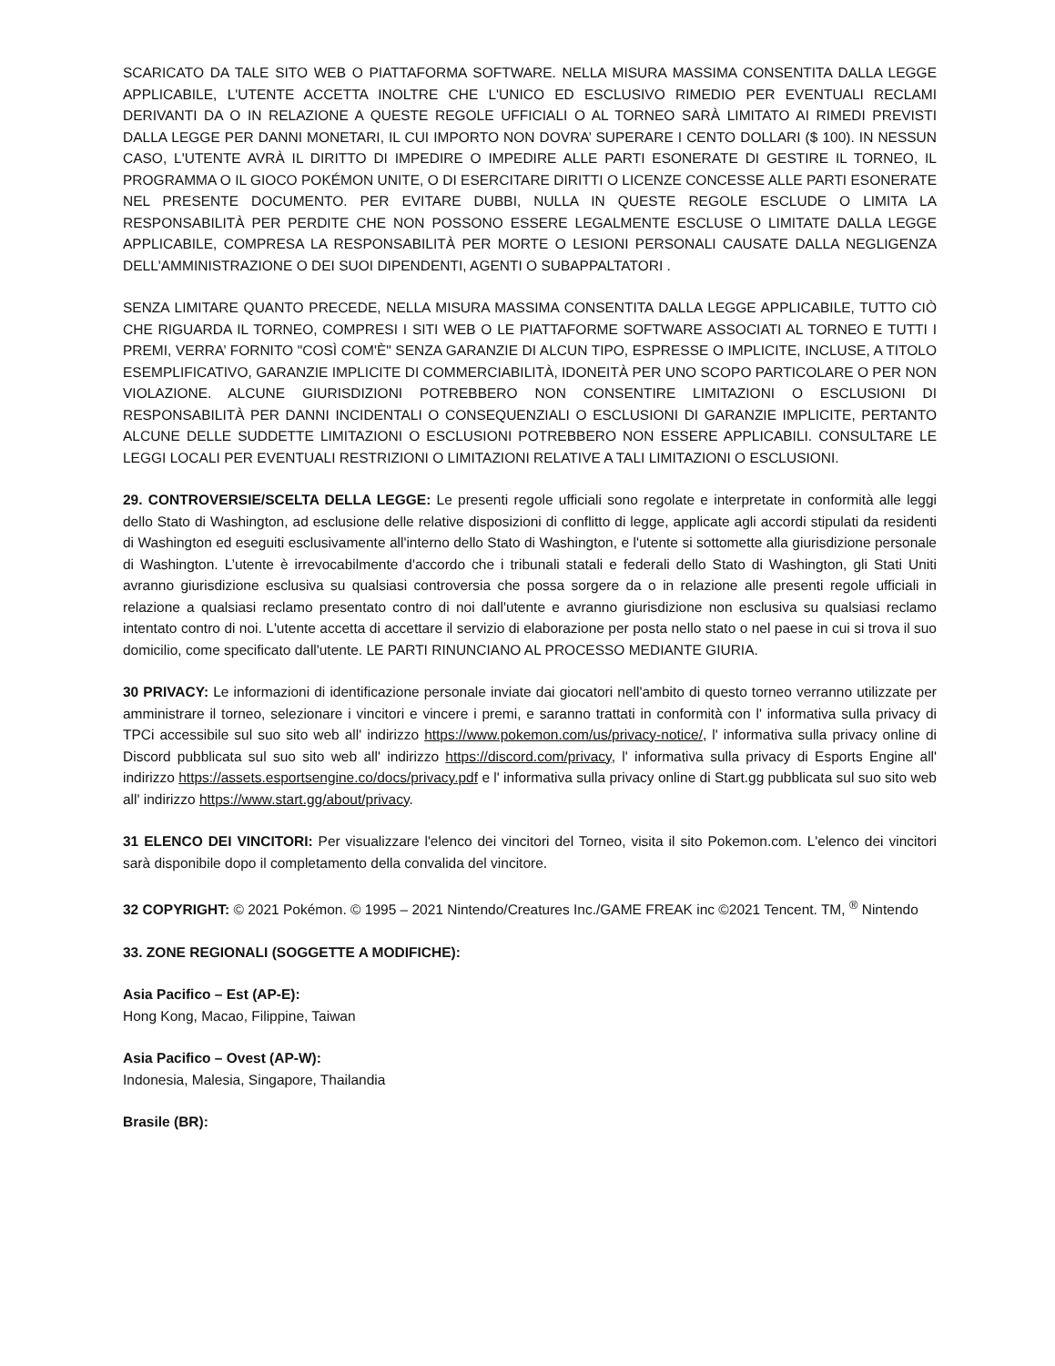SCARICATO DA TALE SITO WEB O PIATTAFORMA SOFTWARE. NELLA MISURA MASSIMA CONSENTITA DALLA LEGGE APPLICABILE, L'UTENTE ACCETTA INOLTRE CHE L'UNICO ED ESCLUSIVO RIMEDIO PER EVENTUALI RECLAMI DERIVANTI DA O IN RELAZIONE A QUESTE REGOLE UFFICIALI O AL TORNEO SARÀ LIMITATO AI RIMEDI PREVISTI DALLA LEGGE PER DANNI MONETARI, IL CUI IMPORTO NON DOVRA’ SUPERARE I CENTO DOLLARI ($ 100). IN NESSUN CASO, L'UTENTE AVRÀ IL DIRITTO DI IMPEDIRE O IMPEDIRE ALLE PARTI ESONERATE DI GESTIRE IL TORNEO, IL PROGRAMMA O IL GIOCO POKÉMON UNITE, O DI ESERCITARE DIRITTI O LICENZE CONCESSE ALLE PARTI ESONERATE NEL PRESENTE DOCUMENTO. PER EVITARE DUBBI, NULLA IN QUESTE REGOLE ESCLUDE O LIMITA LA RESPONSABILITÀ PER PERDITE CHE NON POSSONO ESSERE LEGALMENTE ESCLUSE O LIMITATE DALLA LEGGE APPLICABILE, COMPRESA LA RESPONSABILITÀ PER MORTE O LESIONI PERSONALI CAUSATE DALLA NEGLIGENZA DELL'AMMINISTRAZIONE O DEI SUOI DIPENDENTI, AGENTI O SUBAPPALTATORI .
SENZA LIMITARE QUANTO PRECEDE, NELLA MISURA MASSIMA CONSENTITA DALLA LEGGE APPLICABILE, TUTTO CIÒ CHE RIGUARDA IL TORNEO, COMPRESI I SITI WEB O LE PIATTAFORME SOFTWARE ASSOCIATI AL TORNEO E TUTTI I PREMI, VERRA’ FORNITO "COSÌ COM'È" SENZA GARANZIE DI ALCUN TIPO, ESPRESSE O IMPLICITE, INCLUSE, A TITOLO ESEMPLIFICATIVO, GARANZIE IMPLICITE DI COMMERCIABILITÀ, IDONEITÀ PER UNO SCOPO PARTICOLARE O PER NON VIOLAZIONE. ALCUNE GIURISDIZIONI POTREBBERO NON CONSENTIRE LIMITAZIONI O ESCLUSIONI DI RESPONSABILITÀ PER DANNI INCIDENTALI O CONSEQUENZIALI O ESCLUSIONI DI GARANZIE IMPLICITE, PERTANTO ALCUNE DELLE SUDDETTE LIMITAZIONI O ESCLUSIONI POTREBBERO NON ESSERE APPLICABILI. CONSULTARE LE LEGGI LOCALI PER EVENTUALI RESTRIZIONI O LIMITAZIONI RELATIVE A TALI LIMITAZIONI O ESCLUSIONI.
29. CONTROVERSIE/SCELTA DELLA LEGGE: Le presenti regole ufficiali sono regolate e interpretate in conformità alle leggi dello Stato di Washington, ad esclusione delle relative disposizioni di conflitto di legge, applicate agli accordi stipulati da residenti di Washington ed eseguiti esclusivamente all'interno dello Stato di Washington, e l'utente si sottomette alla giurisdizione personale di Washington. L’utente è irrevocabilmente d'accordo che i tribunali statali e federali dello Stato di Washington, gli Stati Uniti avranno giurisdizione esclusiva su qualsiasi controversia che possa sorgere da o in relazione alle presenti regole ufficiali in relazione a qualsiasi reclamo presentato contro di noi dall'utente e avranno giurisdizione non esclusiva su qualsiasi reclamo intentato contro di noi. L'utente accetta di accettare il servizio di elaborazione per posta nello stato o nel paese in cui si trova il suo domicilio, come specificato dall'utente. LE PARTI RINUNCIANO AL PROCESSO MEDIANTE GIURIA.
30 PRIVACY: Le informazioni di identificazione personale inviate dai giocatori nell'ambito di questo torneo verranno utilizzate per amministrare il torneo, selezionare i vincitori e vincere i premi, e saranno trattati in conformità con l' informativa sulla privacy di TPCi accessibile sul suo sito web all' indirizzo https://www.pokemon.com/us/privacy-notice/, l' informativa sulla privacy online di Discord pubblicata sul suo sito web all' indirizzo https://discord.com/privacy, l' informativa sulla privacy di Esports Engine all' indirizzo https://assets.esportsengine.co/docs/privacy.pdf e l' informativa sulla privacy online di Start.gg pubblicata sul suo sito web all' indirizzo https://www.start.gg/about/privacy.
31 ELENCO DEI VINCITORI: Per visualizzare l'elenco dei vincitori del Torneo, visita il sito Pokemon.com. L'elenco dei vincitori sarà disponibile dopo il completamento della convalida del vincitore.
32 COPYRIGHT: © 2021 Pokémon. © 1995 – 2021 Nintendo/Creatures Inc./GAME FREAK inc ©2021 Tencent. TM, <sup>®</sup> Nintendo
33. ZONE REGIONALI (SOGGETTE A MODIFICHE):
Asia Pacifico – Est (AP-E):
Hong Kong, Macao, Filippine, Taiwan
Asia Pacifico – Ovest (AP-W):
Indonesia, Malesia, Singapore, Thailandia
Brasile (BR):